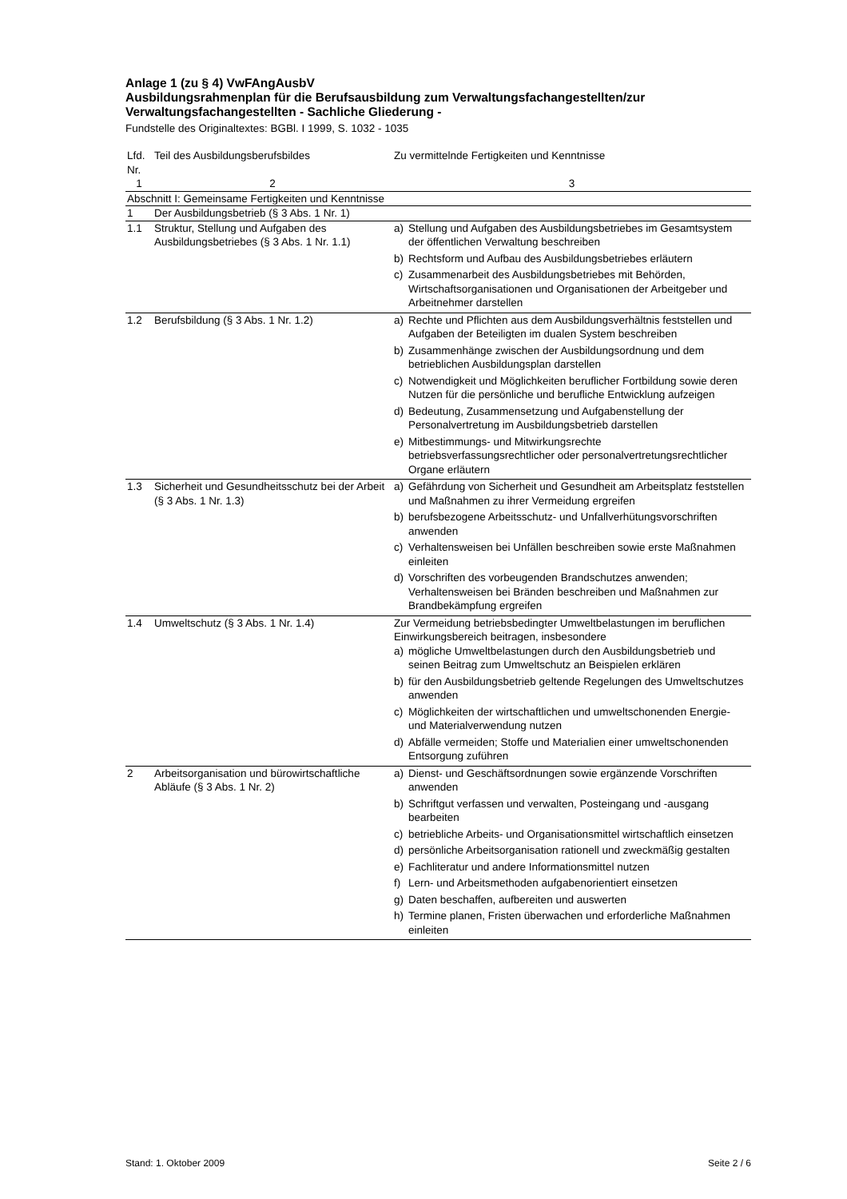Anlage 1 (zu § 4) VwFAngAusbV
Ausbildungsrahmenplan für die Berufsausbildung zum Verwaltungsfachangestellten/zur Verwaltungsfachangestellten - Sachliche Gliederung -
Fundstelle des Originaltextes: BGBl. I 1999, S. 1032 - 1035
| Lfd. Nr. | Teil des Ausbildungsberufsbildes | Zu vermittelnde Fertigkeiten und Kenntnisse |
| --- | --- | --- |
| 1 | 2 | 3 |
| Abschnitt I: Gemeinsame Fertigkeiten und Kenntnisse | | |
| 1 | Der Ausbildungsbetrieb (§ 3 Abs. 1 Nr. 1) | |
| 1.1 | Struktur, Stellung und Aufgaben des Ausbildungsbetriebes (§ 3 Abs. 1 Nr. 1.1) | a) Stellung und Aufgaben des Ausbildungsbetriebes im Gesamtsystem der öffentlichen Verwaltung beschreiben b) Rechtsform und Aufbau des Ausbildungsbetriebes erläutern c) Zusammenarbeit des Ausbildungsbetriebes mit Behörden, Wirtschaftsorganisationen und Organisationen der Arbeitgeber und Arbeitnehmer darstellen |
| 1.2 | Berufsbildung (§ 3 Abs. 1 Nr. 1.2) | a) Rechte und Pflichten aus dem Ausbildungsverhältnis feststellen und Aufgaben der Beteiligten im dualen System beschreiben b) Zusammenhänge zwischen der Ausbildungsordnung und dem betrieblichen Ausbildungsplan darstellen c) Notwendigkeit und Möglichkeiten beruflicher Fortbildung sowie deren Nutzen für die persönliche und berufliche Entwicklung aufzeigen d) Bedeutung, Zusammensetzung und Aufgabenstellung der Personalvertretung im Ausbildungsbetrieb darstellen e) Mitbestimmungs- und Mitwirkungsrechte betriebsverfassungsrechtlicher oder personalvertretungsrechtlicher Organe erläutern |
| 1.3 | Sicherheit und Gesundheitsschutz bei der Arbeit (§ 3 Abs. 1 Nr. 1.3) | a) Gefährdung von Sicherheit und Gesundheit am Arbeitsplatz feststellen und Maßnahmen zu ihrer Vermeidung ergreifen b) berufsbezogene Arbeitsschutz- und Unfallverhütungsvorschriften anwenden c) Verhaltensweisen bei Unfällen beschreiben sowie erste Maßnahmen einleiten d) Vorschriften des vorbeugenden Brandschutzes anwenden; Verhaltensweisen bei Bränden beschreiben und Maßnahmen zur Brandbekämpfung ergreifen |
| 1.4 | Umweltschutz (§ 3 Abs. 1 Nr. 1.4) | Zur Vermeidung betriebsbedingter Umweltbelastungen im beruflichen Einwirkungsbereich beitragen, insbesondere a) mögliche Umweltbelastungen durch den Ausbildungsbetrieb und seinen Beitrag zum Umweltschutz an Beispielen erklären b) für den Ausbildungsbetrieb geltende Regelungen des Umweltschutzes anwenden c) Möglichkeiten der wirtschaftlichen und umweltschonenden Energie- und Materialverwendung nutzen d) Abfälle vermeiden; Stoffe und Materialien einer umweltschonenden Entsorgung zuführen |
| 2 | Arbeitsorganisation und bürowirtschaftliche Abläufe (§ 3 Abs. 1 Nr. 2) | a) Dienst- und Geschäftsordnungen sowie ergänzende Vorschriften anwenden b) Schriftgut verfassen und verwalten, Posteingang und -ausgang bearbeiten c) betriebliche Arbeits- und Organisationsmittel wirtschaftlich einsetzen d) persönliche Arbeitsorganisation rationell und zweckmäßig gestalten e) Fachliteratur und andere Informationsmittel nutzen f) Lern- und Arbeitsmethoden aufgabenorientiert einsetzen g) Daten beschaffen, aufbereiten und auswerten h) Termine planen, Fristen überwachen und erforderliche Maßnahmen einleiten |
Stand: 1. Oktober 2009 Seite 2 / 6